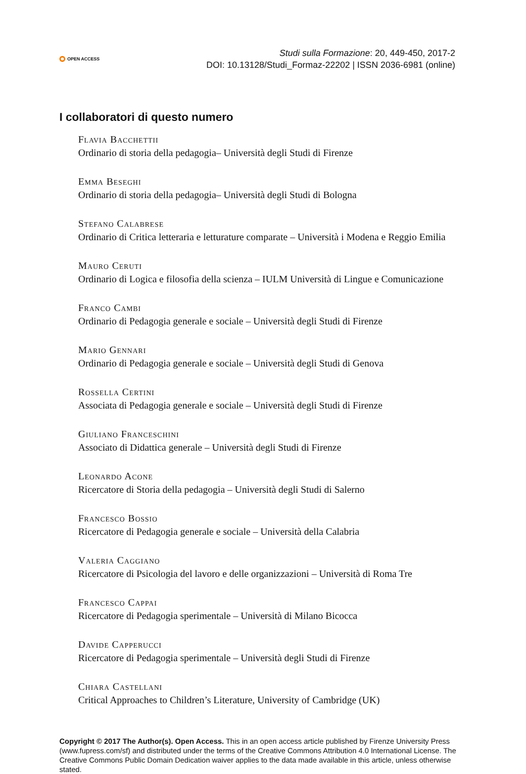OPEN ACCESS
Studi sulla Formazione: 20, 449-450, 2017-2
DOI: 10.13128/Studi_Formaz-22202 | ISSN 2036-6981 (online)
I collaboratori di questo numero
Flavia Bacchettii
Ordinario di storia della pedagogia– Università degli Studi di Firenze
Emma Beseghi
Ordinario di storia della pedagogia– Università degli Studi di Bologna
Stefano Calabrese
Ordinario di Critica letteraria e letturature comparate – Università i Modena e Reggio Emilia
Mauro Ceruti
Ordinario di Logica e filosofia della scienza – IULM Università di Lingue e Comunicazione
Franco Cambi
Ordinario di Pedagogia generale e sociale – Università degli Studi di Firenze
Mario Gennari
Ordinario di Pedagogia generale e sociale – Università degli Studi di Genova
Rossella Certini
Associata di Pedagogia generale e sociale – Università degli Studi di Firenze
Giuliano Franceschini
Associato di Didattica generale – Università degli Studi di Firenze
Leonardo Acone
Ricercatore di Storia della pedagogia – Università degli Studi di Salerno
Francesco Bossio
Ricercatore di Pedagogia generale e sociale – Università della Calabria
Valeria Caggiano
Ricercatore di Psicologia del lavoro e delle organizzazioni – Università di Roma Tre
Francesco Cappai
Ricercatore di Pedagogia sperimentale – Università di Milano Bicocca
Davide Capperucci
Ricercatore di Pedagogia sperimentale – Università degli Studi di Firenze
Chiara Castellani
Critical Approaches to Children’s Literature, University of Cambridge (UK)
Copyright © 2017 The Author(s). Open Access. This in an open access article published by Firenze University Press (www.fupress.com/sf) and distributed under the terms of the Creative Commons Attribution 4.0 International License. The Creative Commons Public Domain Dedication waiver applies to the data made available in this article, unless otherwise stated.